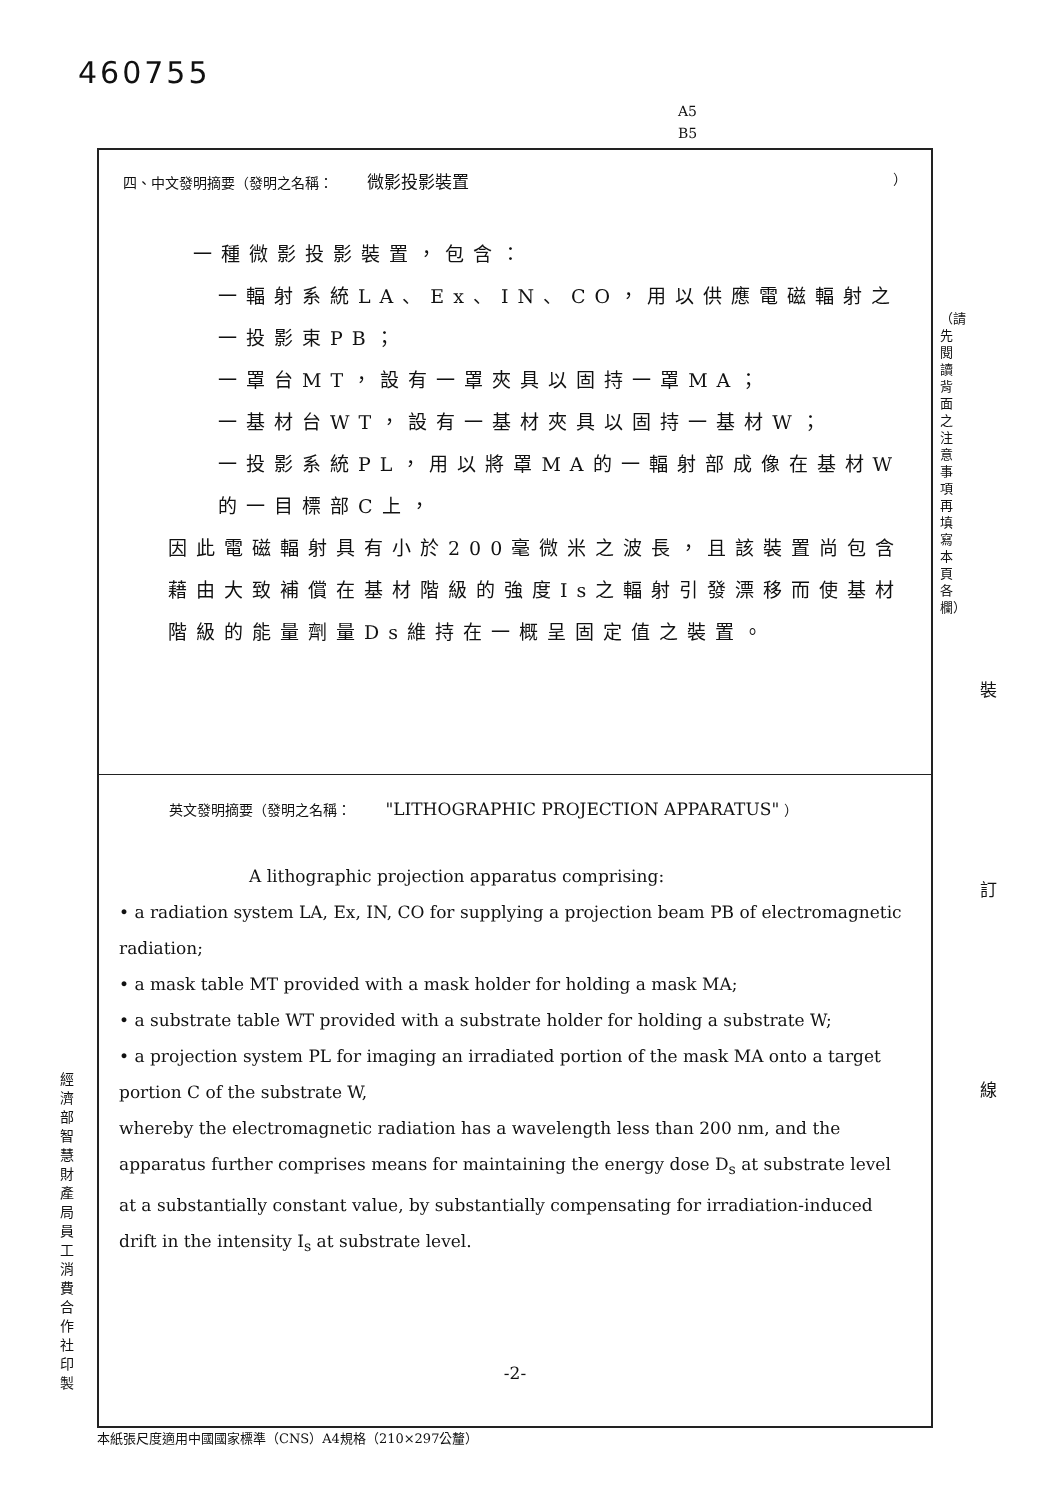460755
A5
B5
四、中文發明摘要（發明之名稱： 微影投影裝置 ）
一種微影投影裝置，包含：
一輻射系統LA、Ex、IN、CO，用以供應電磁輻射之一投影束PB；
一罩台MT，設有一罩夾具以固持一罩MA；
一基材台WT，設有一基材夾具以固持一基材W；
一投影系統PL，用以將罩MA的一輻射部成像在基材W的一目標部C上，
因此電磁輻射具有小於200毫微米之波長，且該裝置尚包含藉由大致補償在基材階級的強度Is之輻射引發漂移而使基材階級的能量劑量Ds維持在一概呈固定值之裝置。
英文發明摘要（發明之名稱： "LITHOGRAPHIC PROJECTION APPARATUS" ）
A lithographic projection apparatus comprising:
• a radiation system LA, Ex, IN, CO for supplying a projection beam PB of electromagnetic radiation;
• a mask table MT provided with a mask holder for holding a mask MA;
• a substrate table WT provided with a substrate holder for holding a substrate W;
• a projection system PL for imaging an irradiated portion of the mask MA onto a target portion C of the substrate W,
whereby the electromagnetic radiation has a wavelength less than 200 nm, and the apparatus further comprises means for maintaining the energy dose D<sub>s</sub> at substrate level at a substantially constant value, by substantially compensating for irradiation-induced drift in the intensity I<sub>s</sub> at substrate level.
-2-
（請先閱讀背面之注意事項再填寫本頁各欄）
裝 訂 線
經濟部智慧財產局員工消費合作社印製
本紙張尺度適用中國國家標準（CNS）A4規格（210×297公釐）